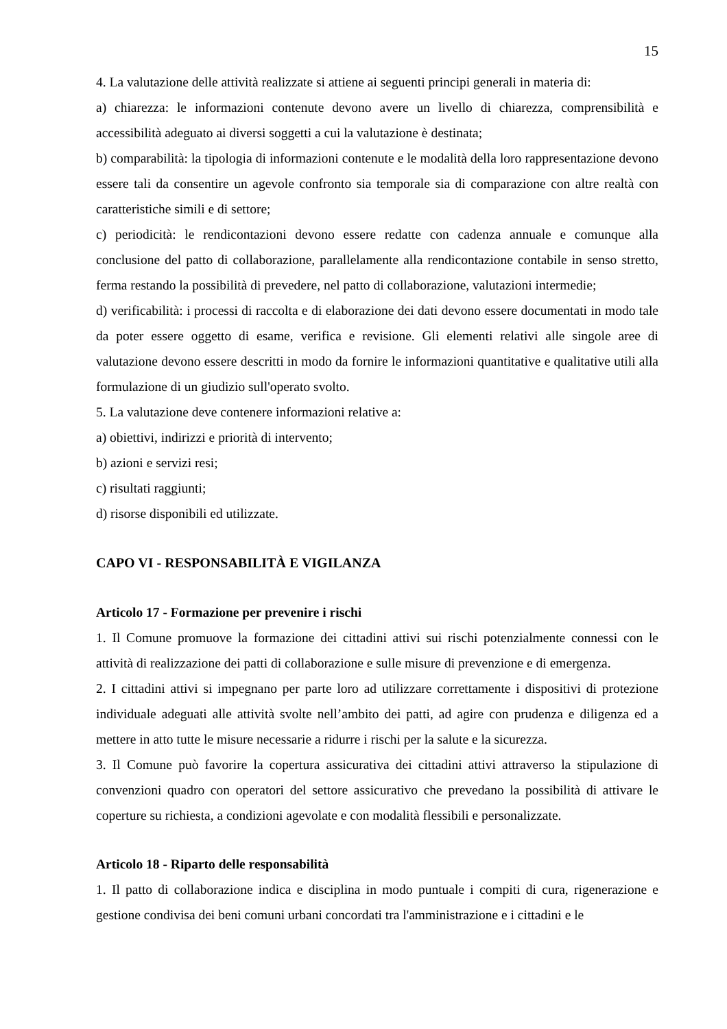15
4. La valutazione delle attività realizzate si attiene ai seguenti principi generali in materia di:
a) chiarezza: le informazioni contenute devono avere un livello di chiarezza, comprensibilità e accessibilità adeguato ai diversi soggetti a cui la valutazione è destinata;
b) comparabilità: la tipologia di informazioni contenute e le modalità della loro rappresentazione devono essere tali da consentire un agevole confronto sia temporale sia di comparazione con altre realtà con caratteristiche simili e di settore;
c) periodicità: le rendicontazioni devono essere redatte con cadenza annuale e comunque alla conclusione del patto di collaborazione, parallelamente alla rendicontazione contabile in senso stretto, ferma restando la possibilità di prevedere, nel patto di collaborazione, valutazioni intermedie;
d) verificabilità: i processi di raccolta e di elaborazione dei dati devono essere documentati in modo tale da poter essere oggetto di esame, verifica e revisione. Gli elementi relativi alle singole aree di valutazione devono essere descritti in modo da fornire le informazioni quantitative e qualitative utili alla formulazione di un giudizio sull'operato svolto.
5. La valutazione deve contenere informazioni relative a:
a) obiettivi, indirizzi e priorità di intervento;
b) azioni e servizi resi;
c) risultati raggiunti;
d) risorse disponibili ed utilizzate.
CAPO VI - RESPONSABILITÀ E VIGILANZA
Articolo 17 - Formazione per prevenire i rischi
1. Il Comune promuove la formazione dei cittadini attivi sui rischi potenzialmente connessi con le attività di realizzazione dei patti di collaborazione e sulle misure di prevenzione e di emergenza.
2. I cittadini attivi si impegnano per parte loro ad utilizzare correttamente i dispositivi di protezione individuale adeguati alle attività svolte nell’ambito dei patti, ad agire con prudenza e diligenza ed a mettere in atto tutte le misure necessarie a ridurre i rischi per la salute e la sicurezza.
3. Il Comune può favorire la copertura assicurativa dei cittadini attivi attraverso la stipulazione di convenzioni quadro con operatori del settore assicurativo che prevedano la possibilità di attivare le coperture su richiesta, a condizioni agevolate e con modalità flessibili e personalizzate.
Articolo 18 - Riparto delle responsabilità
1. Il patto di collaborazione indica e disciplina in modo puntuale i compiti di cura, rigenerazione e gestione condivisa dei beni comuni urbani concordati tra l'amministrazione e i cittadini e le